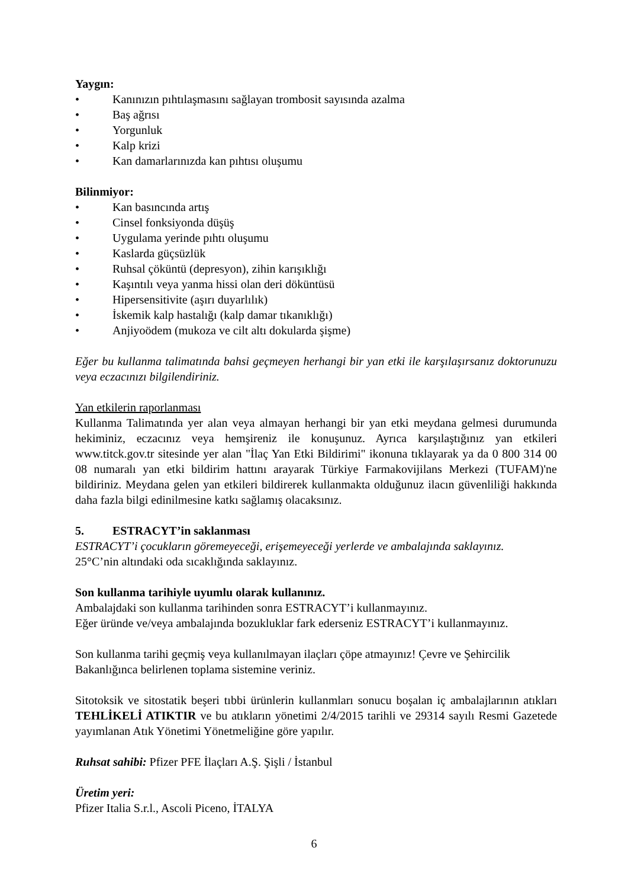Yaygın:
• Kanınızın pıhtılaşmasını sağlayan trombosit sayısında azalma
• Baş ağrısı
• Yorgunluk
• Kalp krizi
• Kan damarlarınızda kan pıhtısı oluşumu
Bilinmiyor:
• Kan basıncında artış
• Cinsel fonksiyonda düşüş
• Uygulama yerinde pıhtı oluşumu
• Kaslarda güçsüzlük
• Ruhsal çöküntü (depresyon), zihin karışıklığı
• Kaşıntılı veya yanma hissi olan deri döküntüsü
• Hipersensitivite (aşırı duyarlılık)
• İskemik kalp hastalığı (kalp damar tıkanıklığı)
• Anjiyoödem (mukoza ve cilt altı dokularda şişme)
Eğer bu kullanma talimatında bahsi geçmeyen herhangi bir yan etki ile karşılaşırsanız doktorunuzu veya eczacınızı bilgilendiriniz.
Yan etkilerin raporlanması
Kullanma Talimatında yer alan veya almayan herhangi bir yan etki meydana gelmesi durumunda hekiminiz, eczacınız veya hemşireniz ile konuşunuz. Ayrıca karşılaştığınız yan etkileri www.titck.gov.tr sitesinde yer alan "İlaç Yan Etki Bildirimi" ikonuna tıklayarak ya da 0 800 314 00 08 numaralı yan etki bildirim hattını arayarak Türkiye Farmakovijilans Merkezi (TUFAM)'ne bildiriniz. Meydana gelen yan etkileri bildirerek kullanmakta olduğunuz ilacın güvenliliği hakkında daha fazla bilgi edinilmesine katkı sağlamış olacaksınız.
5. ESTRACYT’in saklanması
ESTRACYT’i çocukların göremeyeceği, erişemeyeceği yerlerde ve ambalajında saklayınız.
25°C’nin altındaki oda sıcaklığında saklayınız.
Son kullanma tarihiyle uyumlu olarak kullanınız.
Ambalajdaki son kullanma tarihinden sonra ESTRACYT’i kullanmayınız.
Eğer üründe ve/veya ambalajında bozukluklar fark ederseniz ESTRACYT’i kullanmayınız.
Son kullanma tarihi geçmiş veya kullanılmayan ilaçları çöpe atmayınız! Çevre ve Şehircilik Bakanlığınca belirlenen toplama sistemine veriniz.
Sitotoksik ve sitostatik beşeri tıbbi ürünlerin kullanmları sonucu boşalan iç ambalajlarının atıkları TEHLİKELİ ATIKTIR ve bu atıkların yönetimi 2/4/2015 tarihli ve 29314 sayılı Resmi Gazetede yayımlanan Atık Yönetimi Yönetmeliğine göre yapılır.
Ruhsat sahibi: Pfizer PFE İlaçları A.Ş. Şişli / İstanbul
Üretim yeri:
Pfizer Italia S.r.l., Ascoli Piceno, İTALYA
6